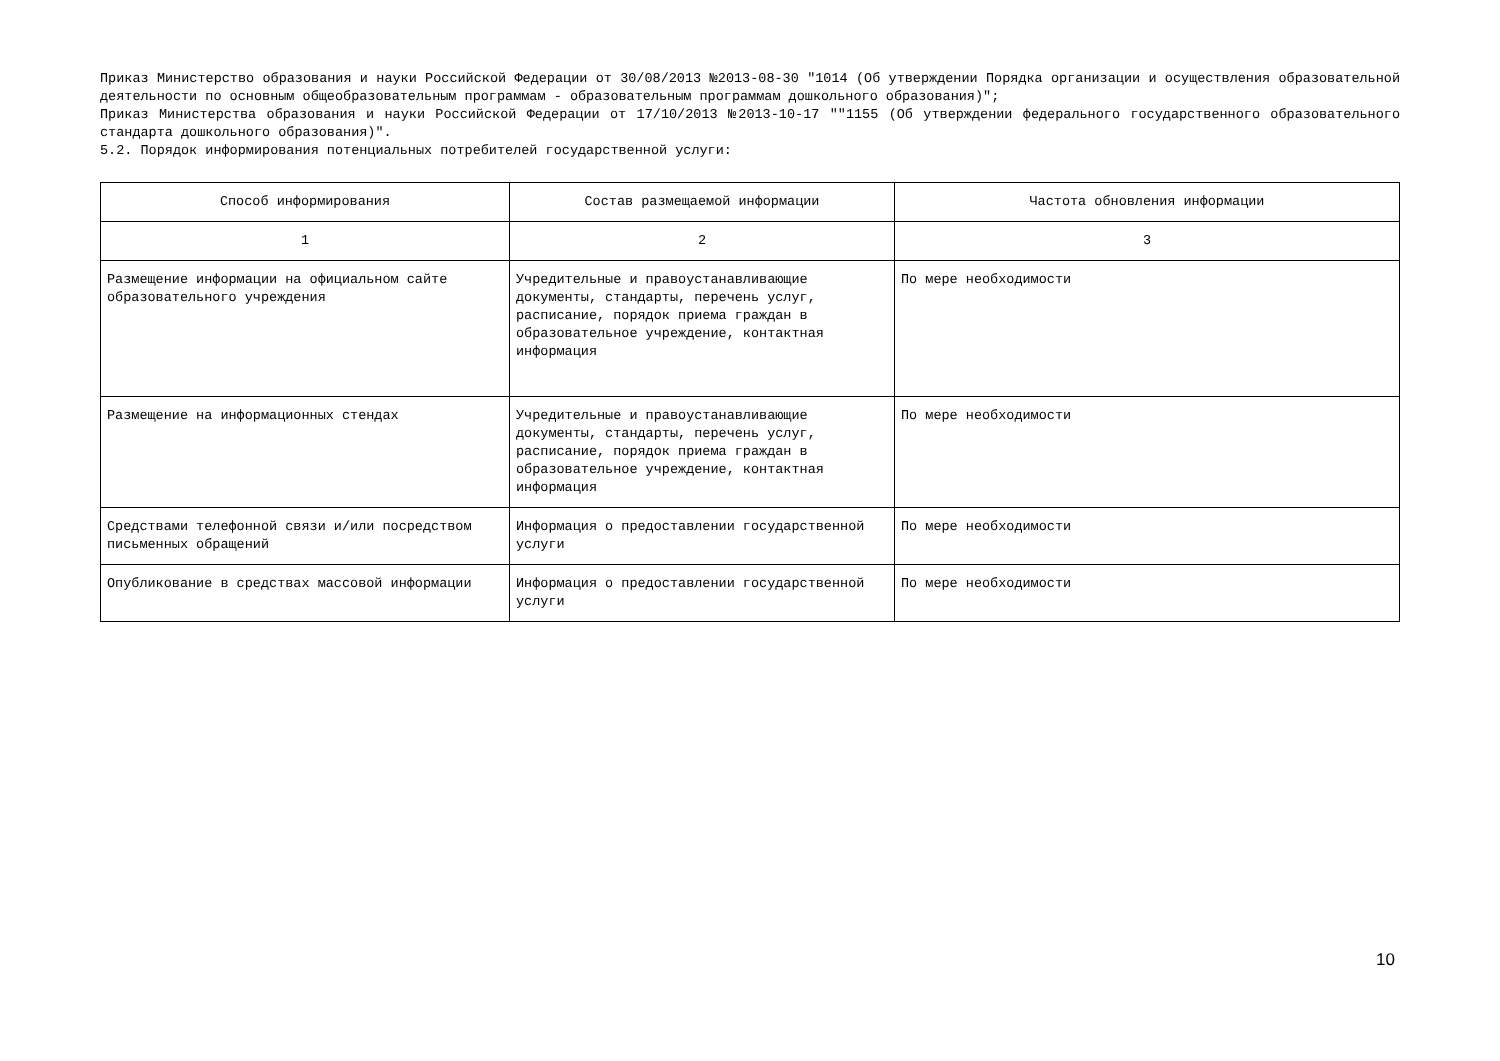Приказ Министерство образования и науки Российской Федерации от 30/08/2013 №2013-08-30 "1014 (Об утверждении Порядка организации и осуществления образовательной деятельности по основным общеобразовательным программам - образовательным программам дошкольного образования)";
Приказ Министерства образования и науки Российской Федерации от 17/10/2013 №2013-10-17 ""1155 (Об утверждении федерального государственного образовательного стандарта дошкольного образования)".
5.2. Порядок информирования потенциальных потребителей государственной услуги:
| Способ информирования | Состав размещаемой информации | Частота обновления информации |
| --- | --- | --- |
| 1 | 2 | 3 |
| Размещение информации на официальном сайте образовательного учреждения | Учредительные и правоустанавливающие документы, стандарты, перечень услуг, расписание, порядок приема граждан в образовательное учреждение, контактная информация | По мере необходимости |
| Размещение на информационных стендах | Учредительные и правоустанавливающие документы, стандарты, перечень услуг, расписание, порядок приема граждан в образовательное учреждение, контактная информация | По мере необходимости |
| Средствами телефонной связи и/или посредством письменных обращений | Информация о предоставлении государственной услуги | По мере необходимости |
| Опубликование в средствах массовой информации | Информация о предоставлении государственной услуги | По мере необходимости |
10